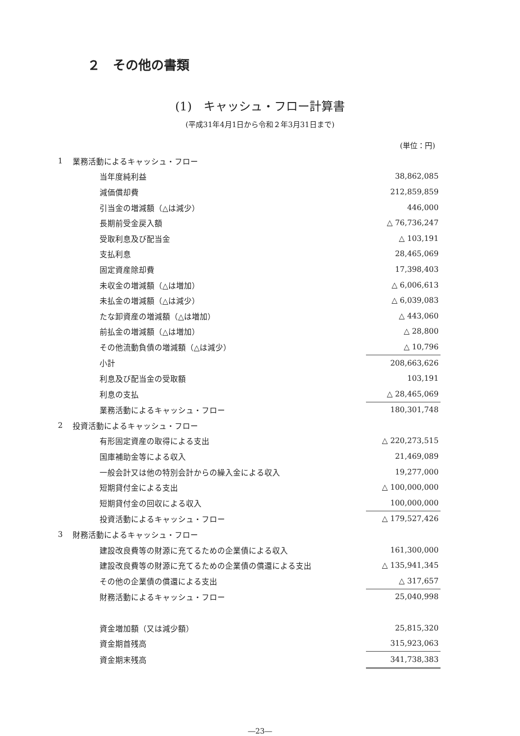２　その他の書類
(1)　キャッシュ・フロー計算書
(平成31年4月1日から令和２年3月31日まで)
(単位：円)
| 1 | 業務活動によるキャッシュ・フロー | |
| | 当年度純利益 | 38,862,085 |
| | 減価償却費 | 212,859,859 |
| | 引当金の増減額（△は減少） | 446,000 |
| | 長期前受金戻入額 | △ 76,736,247 |
| | 受取利息及び配当金 | △ 103,191 |
| | 支払利息 | 28,465,069 |
| | 固定資産除却費 | 17,398,403 |
| | 未収金の増減額（△は増加） | △ 6,006,613 |
| | 未払金の増減額（△は減少） | △ 6,039,083 |
| | たな卸資産の増減額（△は増加） | △ 443,060 |
| | 前払金の増減額（△は増加） | △ 28,800 |
| | その他流動負債の増減額（△は減少） | △ 10,796 |
| | 小計 | 208,663,626 |
| | 利息及び配当金の受取額 | 103,191 |
| | 利息の支払 | △ 28,465,069 |
| | 業務活動によるキャッシュ・フロー | 180,301,748 |
| 2 | 投資活動によるキャッシュ・フロー | |
| | 有形固定資産の取得による支出 | △ 220,273,515 |
| | 国庫補助金等による収入 | 21,469,089 |
| | 一般会計又は他の特別会計からの繰入金による収入 | 19,277,000 |
| | 短期貸付金による支出 | △ 100,000,000 |
| | 短期貸付金の回収による収入 | 100,000,000 |
| | 投資活動によるキャッシュ・フロー | △ 179,527,426 |
| 3 | 財務活動によるキャッシュ・フロー | |
| | 建設改良費等の財源に充てるための企業債による収入 | 161,300,000 |
| | 建設改良費等の財源に充てるための企業債の償還による支出 | △ 135,941,345 |
| | その他の企業債の償還による支出 | △ 317,657 |
| | 財務活動によるキャッシュ・フロー | 25,040,998 |
| | 資金増加額（又は減少額） | 25,815,320 |
| | 資金期首残高 | 315,923,063 |
| | 資金期末残高 | 341,738,383 |
―23―